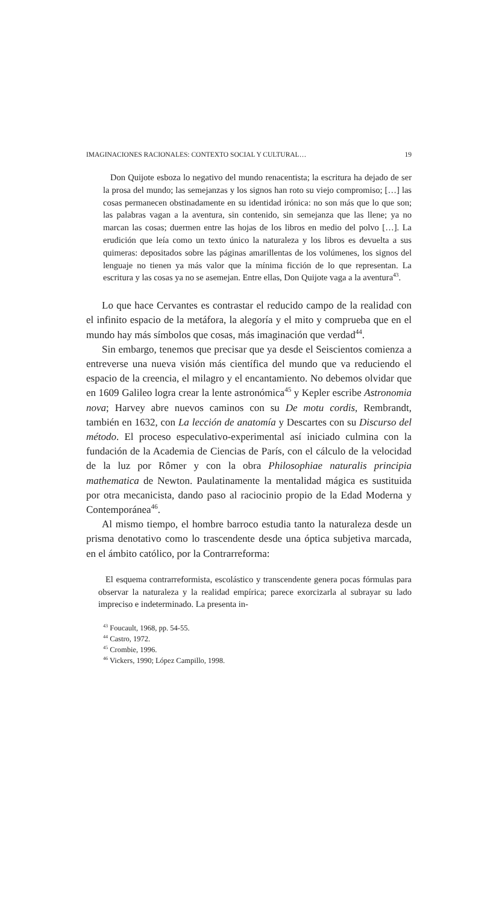IMAGINACIONES RACIONALES: CONTEXTO SOCIAL Y CULTURAL… 19
Don Quijote esboza lo negativo del mundo renacentista; la escritura ha dejado de ser la prosa del mundo; las semejanzas y los signos han roto su viejo compromiso; […] las cosas permanecen obstinadamente en su identidad irónica: no son más que lo que son; las palabras vagan a la aventura, sin contenido, sin semejanza que las llene; ya no marcan las cosas; duermen entre las hojas de los libros en medio del polvo […]. La erudición que leía como un texto único la naturaleza y los libros es devuelta a sus quimeras: depositados sobre las páginas amarillentas de los volúmenes, los signos del lenguaje no tienen ya más valor que la mínima ficción de lo que representan. La escritura y las cosas ya no se asemejan. Entre ellas, Don Quijote vaga a la aventura<sup>43</sup>.
Lo que hace Cervantes es contrastar el reducido campo de la realidad con el infinito espacio de la metáfora, la alegoría y el mito y comprueba que en el mundo hay más símbolos que cosas, más imaginación que verdad<sup>44</sup>.
Sin embargo, tenemos que precisar que ya desde el Seiscientos comienza a entreverse una nueva visión más científica del mundo que va reduciendo el espacio de la creencia, el milagro y el encantamiento. No debemos olvidar que en 1609 Galileo logra crear la lente astronómica<sup>45</sup> y Kepler escribe Astronomia nova; Harvey abre nuevos caminos con su De motu cordis, Rembrandt, también en 1632, con La lección de anatomía y Descartes con su Discurso del método. El proceso especulativo-experimental así iniciado culmina con la fundación de la Academia de Ciencias de París, con el cálculo de la velocidad de la luz por Rômer y con la obra Philosophiae naturalis principia mathematica de Newton. Paulatinamente la mentalidad mágica es sustituida por otra mecanicista, dando paso al raciocinio propio de la Edad Moderna y Contemporánea<sup>46</sup>.
Al mismo tiempo, el hombre barroco estudia tanto la naturaleza desde un prisma denotativo como lo trascendente desde una óptica subjetiva marcada, en el ámbito católico, por la Contrarreforma:
El esquema contrarreformista, escolástico y transcendente genera pocas fórmulas para observar la naturaleza y la realidad empírica; parece exorcizarla al subrayar su lado impreciso e indeterminado. La presenta in-
<sup>43</sup> Foucault, 1968, pp. 54-55.
<sup>44</sup> Castro, 1972.
<sup>45</sup> Crombie, 1996.
<sup>46</sup> Vickers, 1990; López Campillo, 1998.